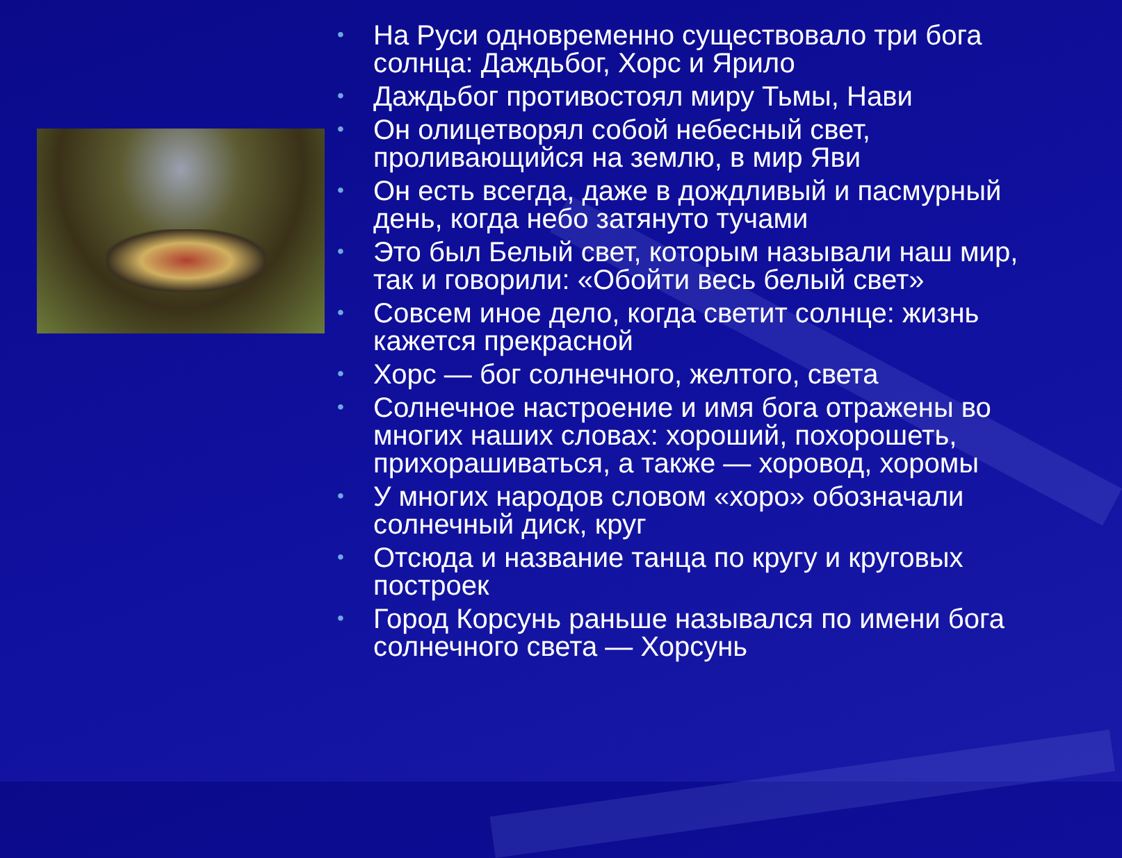• На Руси одновременно существовало три бога солнца: Даждьбог, Хорс и Ярило
• Даждьбог противостоял миру Тьмы, Нави
• Он олицетворял собой небесный свет, проливающийся на землю, в мир Яви
• Он есть всегда, даже в дождливый и пасмурный день, когда небо затянуто тучами
• Это был Белый свет, которым называли наш мир, так и говорили: «Обойти весь белый свет»
• Совсем иное дело, когда светит солнце: жизнь кажется прекрасной
• Хорс — бог солнечного, желтого, света
• Солнечное настроение и имя бога отражены во многих наших словах: хороший, похорошеть, прихорашиваться, а также — хоровод, хоромы
• У многих народов словом «хоро» обозначали солнечный диск, круг
• Отсюда и название танца по кругу и круговых построек
• Город Корсунь раньше назывался по имени бога солнечного света — Хорсунь